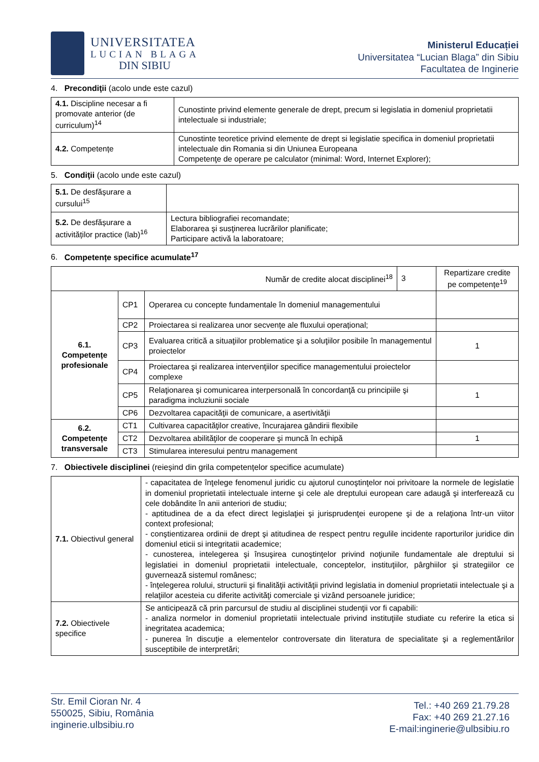UNIVERSITATEA
LUCIAN BLAGA
DIN SIBIU
Ministerul Educației
Universitatea “Lucian Blaga” din Sibiu
Facultatea de Inginerie
4. Precondiţii (acolo unde este cazul)
| 4.1. Discipline necesar a fi promovate anterior (de curriculum)<sup>14</sup> | Cunostinte privind elemente generale de drept, precum si legislatia in domeniul proprietatii intelectuale si industriale; |
| 4.2. Competențe | Cunostinte teoretice privind elemente de drept si legislatie specifica in domeniul proprietatii intelectuale din Romania si din Uniunea Europeana Competenţe de operare pe calculator (minimal: Word, Internet Explorer); |
5. Condiţii (acolo unde este cazul)
| 5.1. De desfășurare a cursului<sup>15</sup> | |
| 5.2. De desfășurare a activităților practice (lab)<sup>16</sup> | Lectura bibliografiei recomandate; Elaborarea şi susţinerea lucrărilor planificate; Participare activă la laboratoare; |
6. Competențe specifice acumulate<sup>17</sup>
| Număr de credite alocat disciplinei<sup>18</sup> | | | 3 | Repartizare credite pe competențe<sup>19</sup> |
| 6.1. Competențe profesionale | CP1 | Operarea cu concepte fundamentale în domeniul managementului | | |
| | CP2 | Proiectarea si realizarea unor secvențe ale fluxului operațional; | | |
| | CP3 | Evaluarea critică a situaţiilor problematice şi a soluţiilor posibile în managementul proiectelor | | 1 |
| | CP4 | Proiectarea şi realizarea intervenţiilor specifice managementului proiectelor complexe | | |
| | CP5 | Relaţionarea şi comunicarea interpersonală în concordanţă cu principiile şi paradigma incluziunii sociale | | 1 |
| | CP6 | Dezvoltarea capacităţii de comunicare, a asertivităţii | | |
| 6.2. Competențe transversale | CT1 | Cultivarea capacităţilor creative, încurajarea gândirii flexibile | | |
| | CT2 | Dezvoltarea abilităţilor de cooperare şi muncă în echipă | | 1 |
| | CT3 | Stimularea interesului pentru management | | |
7. Obiectivele disciplinei (reieșind din grila competențelor specifice acumulate)
| 7.1. Obiectivul general | - capacitatea de înţelege fenomenul juridic cu ajutorul cunoştinţelor noi privitoare la normele de legislatie in domeniul proprietatii intelectuale interne şi cele ale dreptului european care adaugă şi interferează cu cele dobândite în anii anteriori de studiu; - aptitudinea de a da efect direct legislaţiei şi jurisprudenţei europene şi de a relaţiona într-un viitor context profesional; - conştientizarea ordinii de drept şi atitudinea de respect pentru regulile incidente raporturilor juridice din domeniul eticii si integritatii academice; - cunosterea, intelegerea şi însuşirea cunoştinţelor privind noţiunile fundamentale ale dreptului si legislatiei in domeniul proprietatii intelectuale, conceptelor, instituţiilor, pârghiilor şi strategiilor ce guvernează sistemul românesc; - înţelegerea rolului, structurii şi finalităţii activităţii privind legislatia in domeniul proprietatii intelectuale şi a relaţiilor acesteia cu diferite activităţi comerciale şi vizând persoanele juridice; |
| 7.2. Obiectivele specifice | Se anticipează că prin parcursul de studiu al disciplinei studenţii vor fi capabili: - analiza normelor in domeniul proprietatii intelectuale privind instituţiile studiate cu referire la etica si inegritatea academica; - punerea în discuţie a elementelor controversate din literatura de specialitate şi a reglementărilor susceptibile de interpretări; |
Str. Emil Cioran Nr. 4
550025, Sibiu, România
inginerie.ulbsibiu.ro
Tel.: +40 269 21.79.28
Fax: +40 269 21.27.16
E-mail:inginerie@ulbsibiu.ro